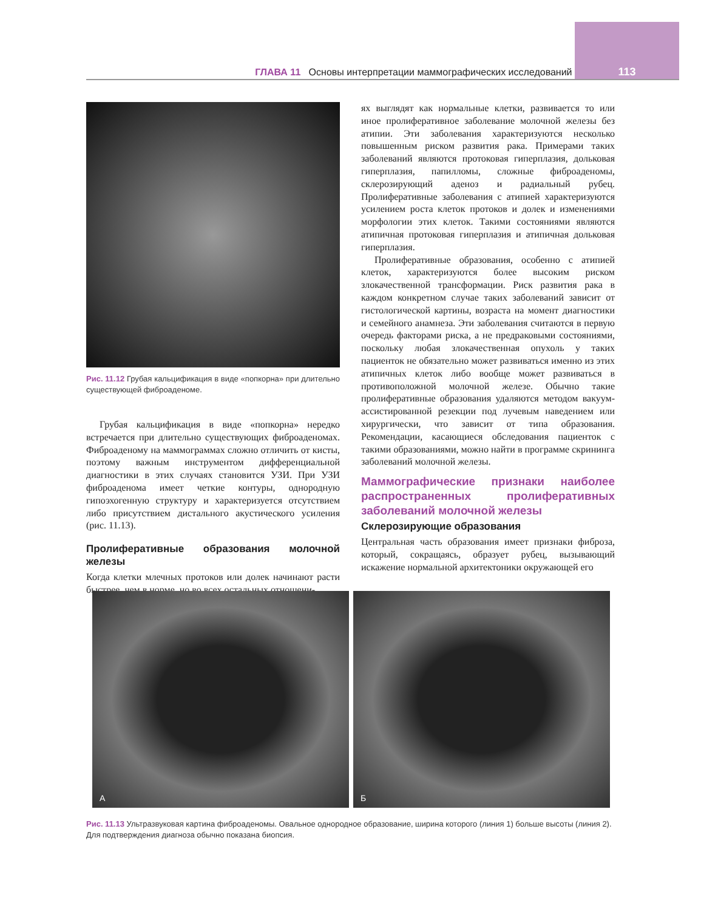ГЛАВА 11 Основы интерпретации маммографических исследований 113
Рис. 11.12 Грубая кальцификация в виде «попкорна» при длительно существующей фиброаденоме.
Грубая кальцификация в виде «попкорна» нередко встречается при длительно существующих фиброаденомах. Фиброаденому на маммограммах сложно отличить от кисты, поэтому важным инструментом дифференциальной диагностики в этих случаях становится УЗИ. При УЗИ фиброаденома имеет четкие контуры, однородную гипоэхогенную структуру и характеризуется отсутствием либо присутствием дистального акустического усиления (рис. 11.13).
Пролиферативные образования молочной железы
Когда клетки млечных протоков или долек начинают расти быстрее, чем в норме, но во всех остальных отношени-
ях выглядят как нормальные клетки, развивается то или иное пролиферативное заболевание молочной железы без атипии. Эти заболевания характеризуются несколько повышенным риском развития рака. Примерами таких заболеваний являются протоковая гиперплазия, дольковая гиперплазия, папилломы, сложные фиброаденомы, склерозирующий аденоз и радиальный рубец. Пролиферативные заболевания с атипией характеризуются усилением роста клеток протоков и долек и изменениями морфологии этих клеток. Такими состояниями являются атипичная протоковая гиперплазия и атипичная дольковая гиперплазия.
Пролиферативные образования, особенно с атипией клеток, характеризуются более высоким риском злокачественной трансформации. Риск развития рака в каждом конкретном случае таких заболеваний зависит от гистологической картины, возраста на момент диагностики и семейного анамнеза. Эти заболевания считаются в первую очередь факторами риска, а не предраковыми состояниями, поскольку любая злокачественная опухоль у таких пациенток не обязательно может развиваться именно из этих атипичных клеток либо вообще может развиваться в противоположной молочной железе. Обычно такие пролиферативные образования удаляются методом вакуум-ассистированной резекции под лучевым наведением или хирургически, что зависит от типа образования. Рекомендации, касающиеся обследования пациенток с такими образованиями, можно найти в программе скрининга заболеваний молочной железы.
Маммографические признаки наиболее распространенных пролиферативных заболеваний молочной железы
Склерозирующие образования
Центральная часть образования имеет признаки фиброза, который, сокращаясь, образует рубец, вызывающий искажение нормальной архитектоники окружающей его
А Б
Рис. 11.13 Ультразвуковая картина фиброаденомы. Овальное однородное образование, ширина которого (линия 1) больше высоты (линия 2). Для подтверждения диагноза обычно показана биопсия.